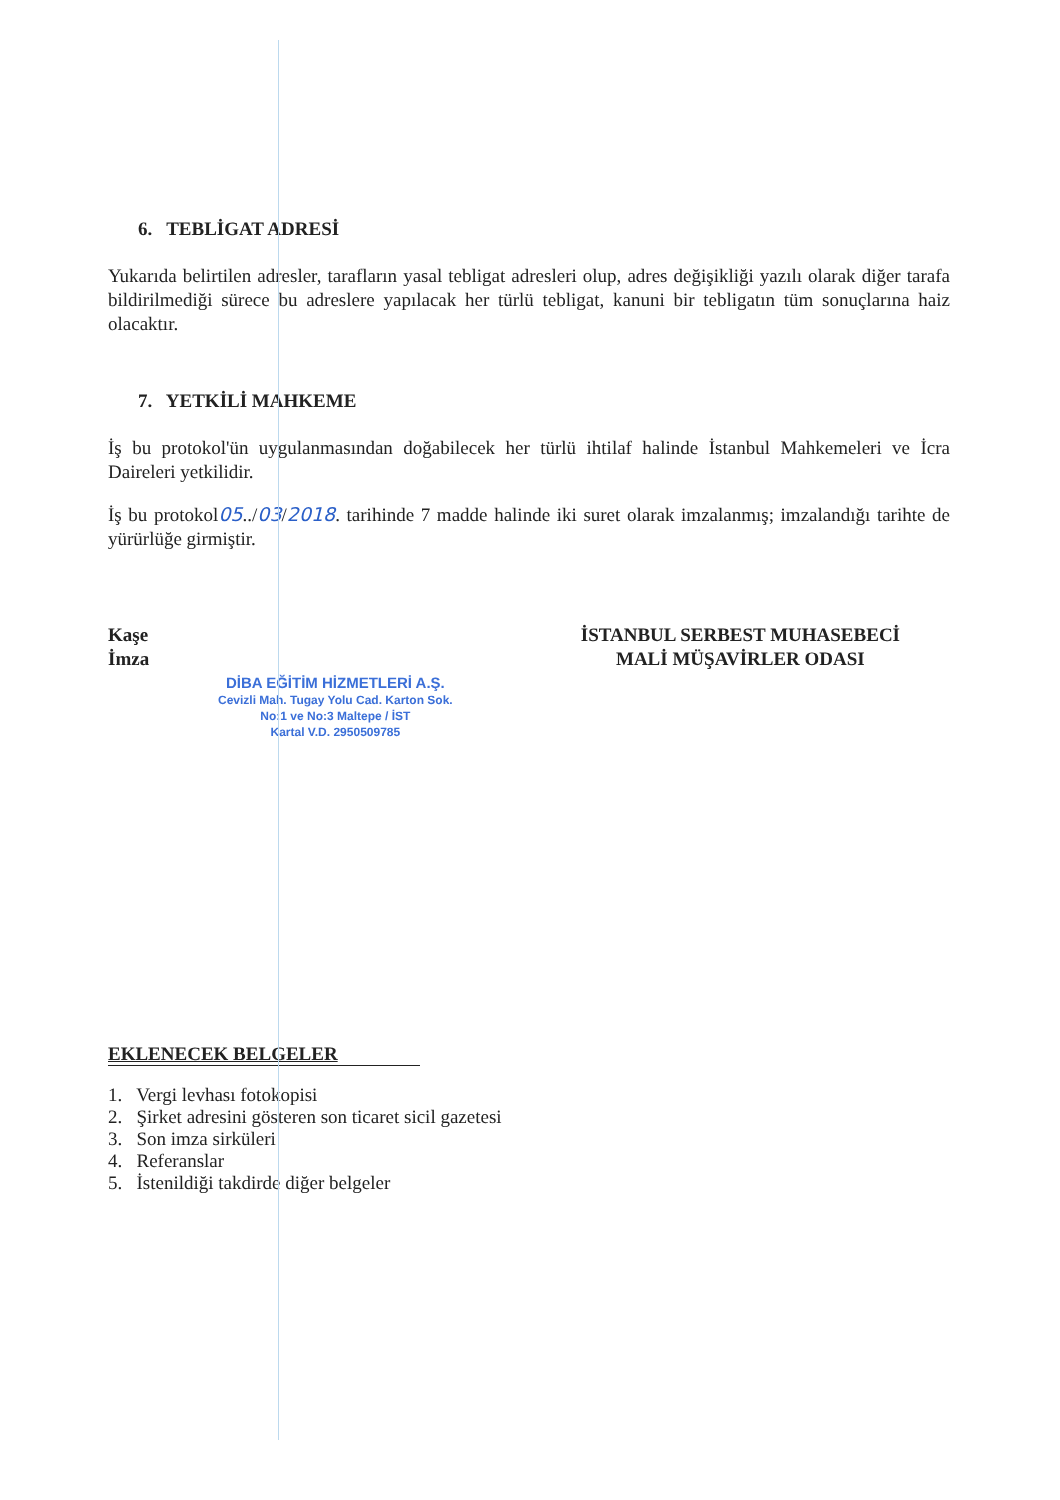6. TEBLİGAT ADRESİ
Yukarıda belirtilen adresler, tarafların yasal tebligat adresleri olup, adres değişikliği yazılı olarak diğer tarafa bildirilmediği sürece bu adreslere yapılacak her türlü tebligat, kanuni bir tebligatın tüm sonuçlarına haiz olacaktır.
7. YETKİLİ MAHKEME
İş bu protokol'ün uygulanmasından doğabilecek her türlü ihtilaf halinde İstanbul Mahkemeleri ve İcra Daireleri yetkilidir.
İş bu protokol05../03/2018. tarihinde 7 madde halinde iki suret olarak imzalanmış; imzalandığı tarihte de yürürlüğe girmiştir.
Kaşe
İmza
DİBA EĞİTİM HİZMETLERİ A.Ş.
Cevizli Mah. Tugay Yolu Cad. Karton Sok.
No:1 ve No:3 Maltepe / İST
Kartal V.D. 2950509785
İSTANBUL SERBEST MUHASEBECİ
MALİ MÜŞAVİRLER ODASI
EKLENECEK BELGELER
1. Vergi levhası fotokopisi
2. Şirket adresini gösteren son ticaret sicil gazetesi
3. Son imza sirküleri
4. Referanslar
5. İstenildiği takdirde diğer belgeler